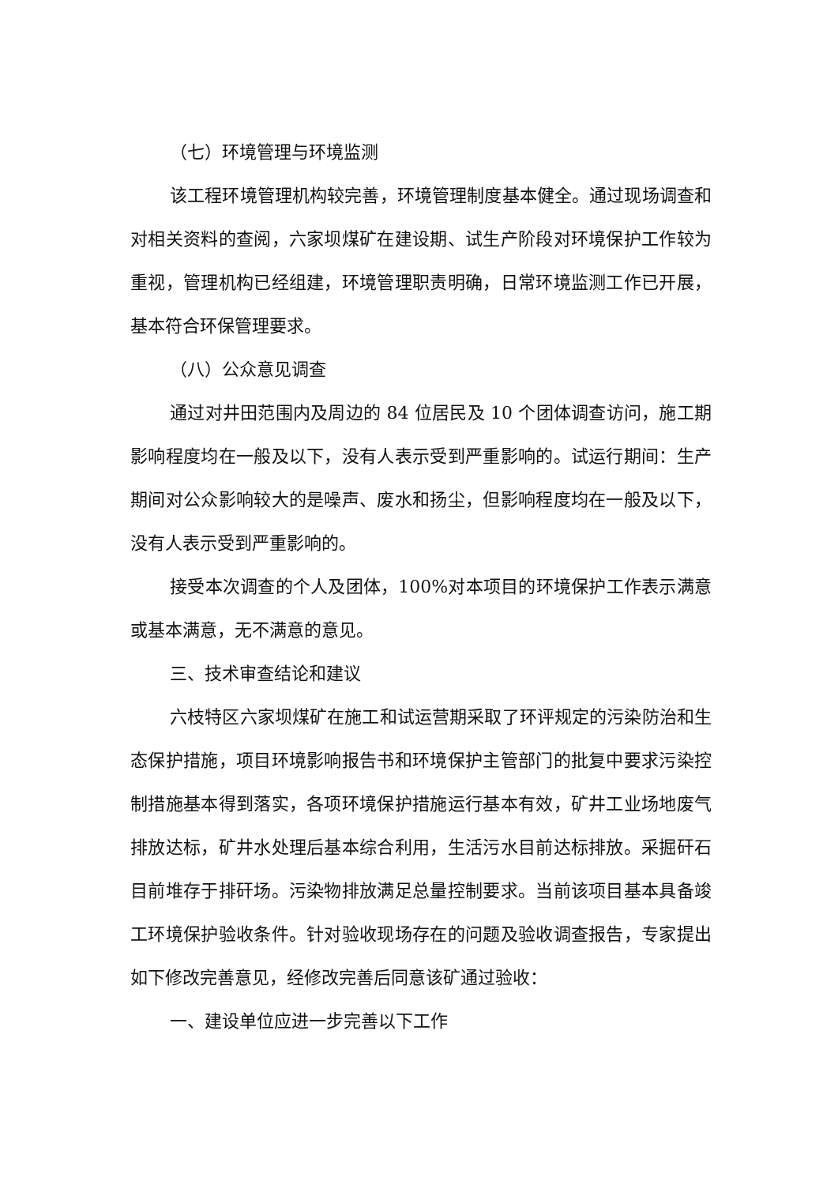（七）环境管理与环境监测
该工程环境管理机构较完善，环境管理制度基本健全。通过现场调查和对相关资料的查阅，六家坝煤矿在建设期、试生产阶段对环境保护工作较为重视，管理机构已经组建，环境管理职责明确，日常环境监测工作已开展，基本符合环保管理要求。
（八）公众意见调查
通过对井田范围内及周边的 84 位居民及 10 个团体调查访问，施工期影响程度均在一般及以下，没有人表示受到严重影响的。试运行期间：生产期间对公众影响较大的是噪声、废水和扬尘，但影响程度均在一般及以下，没有人表示受到严重影响的。
接受本次调查的个人及团体，100%对本项目的环境保护工作表示满意或基本满意，无不满意的意见。
三、技术审查结论和建议
六枝特区六家坝煤矿在施工和试运营期采取了环评规定的污染防治和生态保护措施，项目环境影响报告书和环境保护主管部门的批复中要求污染控制措施基本得到落实，各项环境保护措施运行基本有效，矿井工业场地废气排放达标，矿井水处理后基本综合利用，生活污水目前达标排放。采掘矸石目前堆存于排矸场。污染物排放满足总量控制要求。当前该项目基本具备竣工环境保护验收条件。针对验收现场存在的问题及验收调查报告，专家提出如下修改完善意见，经修改完善后同意该矿通过验收：
一、建设单位应进一步完善以下工作